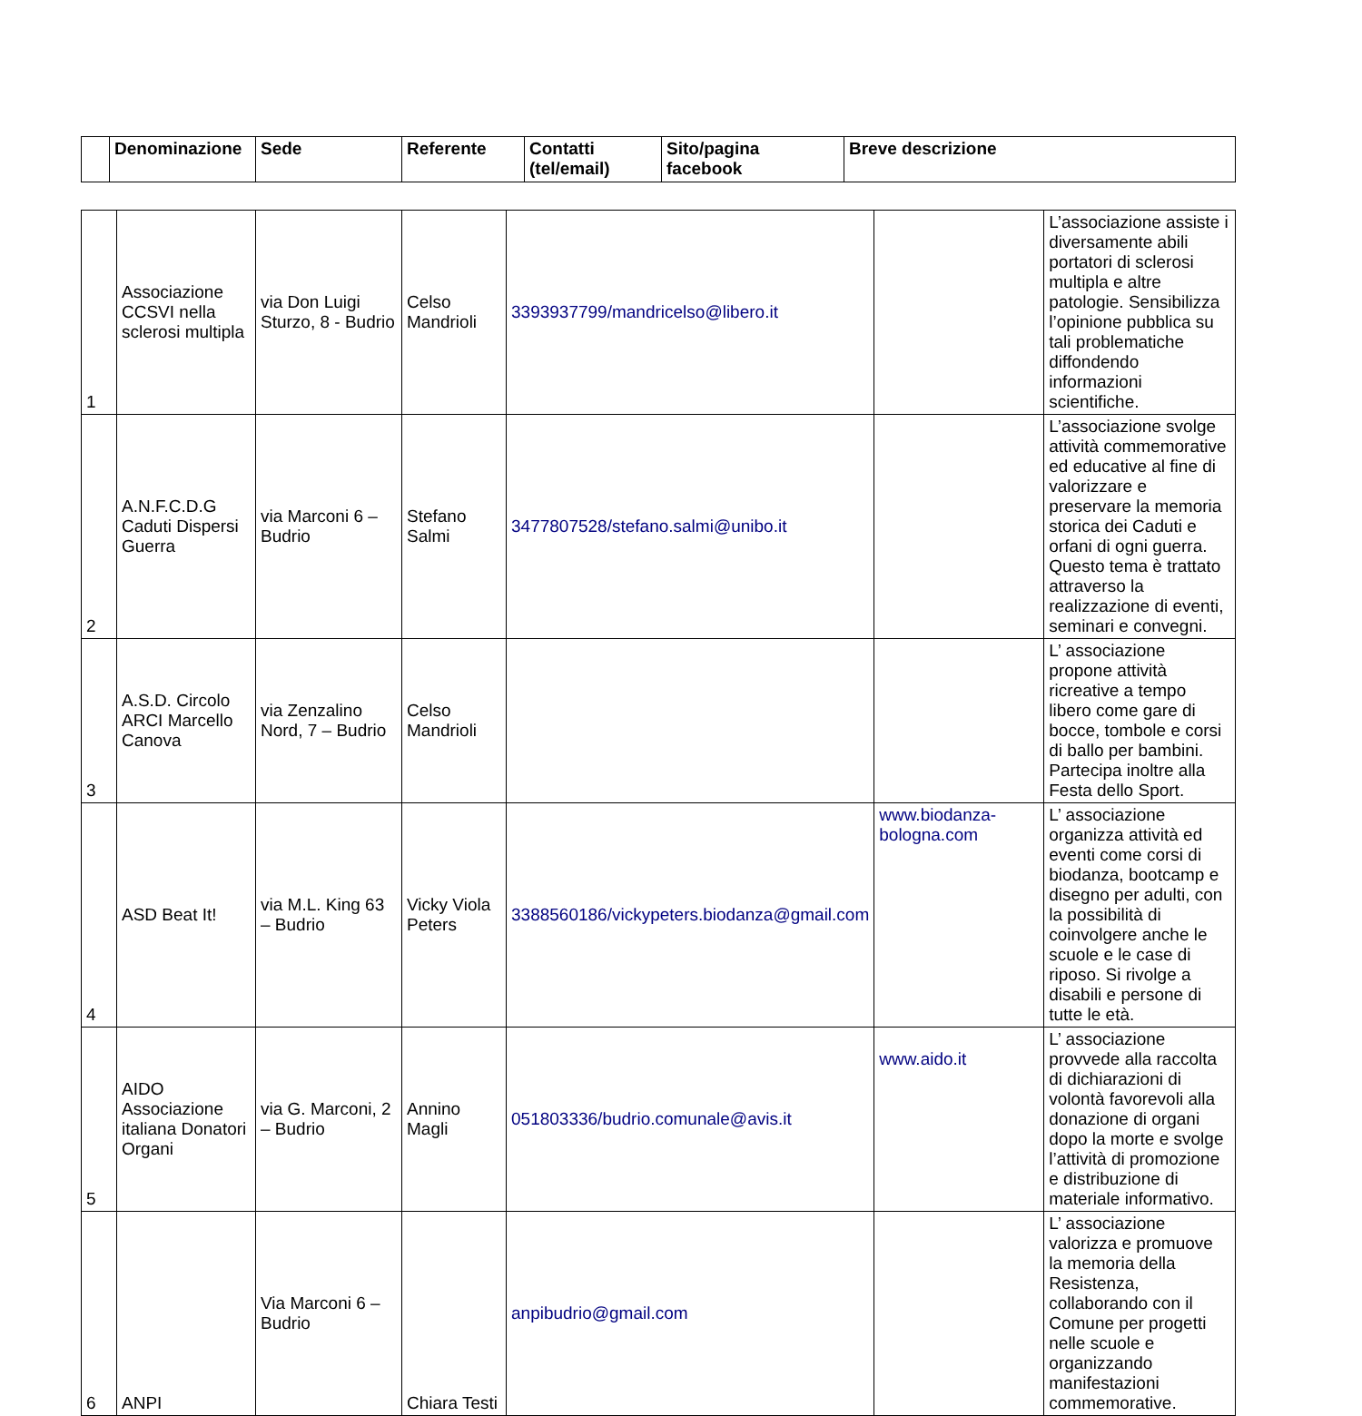| | Denominazione | Sede | Referente | Contatti (tel/email) | Sito/pagina facebook | Breve descrizione |
| --- | --- | --- | --- | --- | --- | --- |
| 1 | Associazione CCSVI nella sclerosi multipla | via Don Luigi Sturzo, 8 - Budrio | Celso Mandrioli | 3393937799/mandricelso@libero.it | | L’associazione assiste i diversamente abili portatori di sclerosi multipla e altre patologie. Sensibilizza l’opinione pubblica su tali problematiche diffondendo informazioni scientifiche. |
| 2 | A.N.F.C.D.G Caduti Dispersi Guerra | via Marconi 6 – Budrio | Stefano Salmi | 3477807528/stefano.salmi@unibo.it | | L’associazione svolge attività commemorative ed educative al fine di valorizzare e preservare la memoria storica dei Caduti e orfani di ogni guerra. Questo tema è trattato attraverso la realizzazione di eventi, seminari e convegni. |
| 3 | A.S.D. Circolo ARCI Marcello Canova | via Zenzalino Nord, 7 – Budrio | Celso Mandrioli | | | L’ associazione propone attività ricreative a tempo libero come gare di bocce, tombole e corsi di ballo per bambini. Partecipa inoltre alla Festa dello Sport. |
| 4 | ASD Beat It! | via M.L. King 63 – Budrio | Vicky Viola Peters | 3388560186/vickypeters.biodanza@gmail.com | www.biodanza-bologna.com | L’ associazione organizza attività ed eventi come corsi di biodanza, bootcamp e disegno per adulti, con la possibilità di coinvolgere anche le scuole e le case di riposo. Si rivolge a disabili e persone di tutte le età. |
| 5 | AIDO Associazione italiana Donatori Organi | via G. Marconi, 2 – Budrio | Annino Magli | 051803336/budrio.comunale@avis.it | www.aido.it | L’ associazione provvede alla raccolta di dichiarazioni di volontà favorevoli alla donazione di organi dopo la morte e svolge l’attività di promozione e distribuzione di materiale informativo. |
| 6 | ANPI | Via Marconi 6 – Budrio | Chiara Testi | anpibudrio@gmail.com | | L’ associazione valorizza e promuove la memoria della Resistenza, collaborando con il Comune per progetti nelle scuole e organizzando manifestazioni commemorative. |